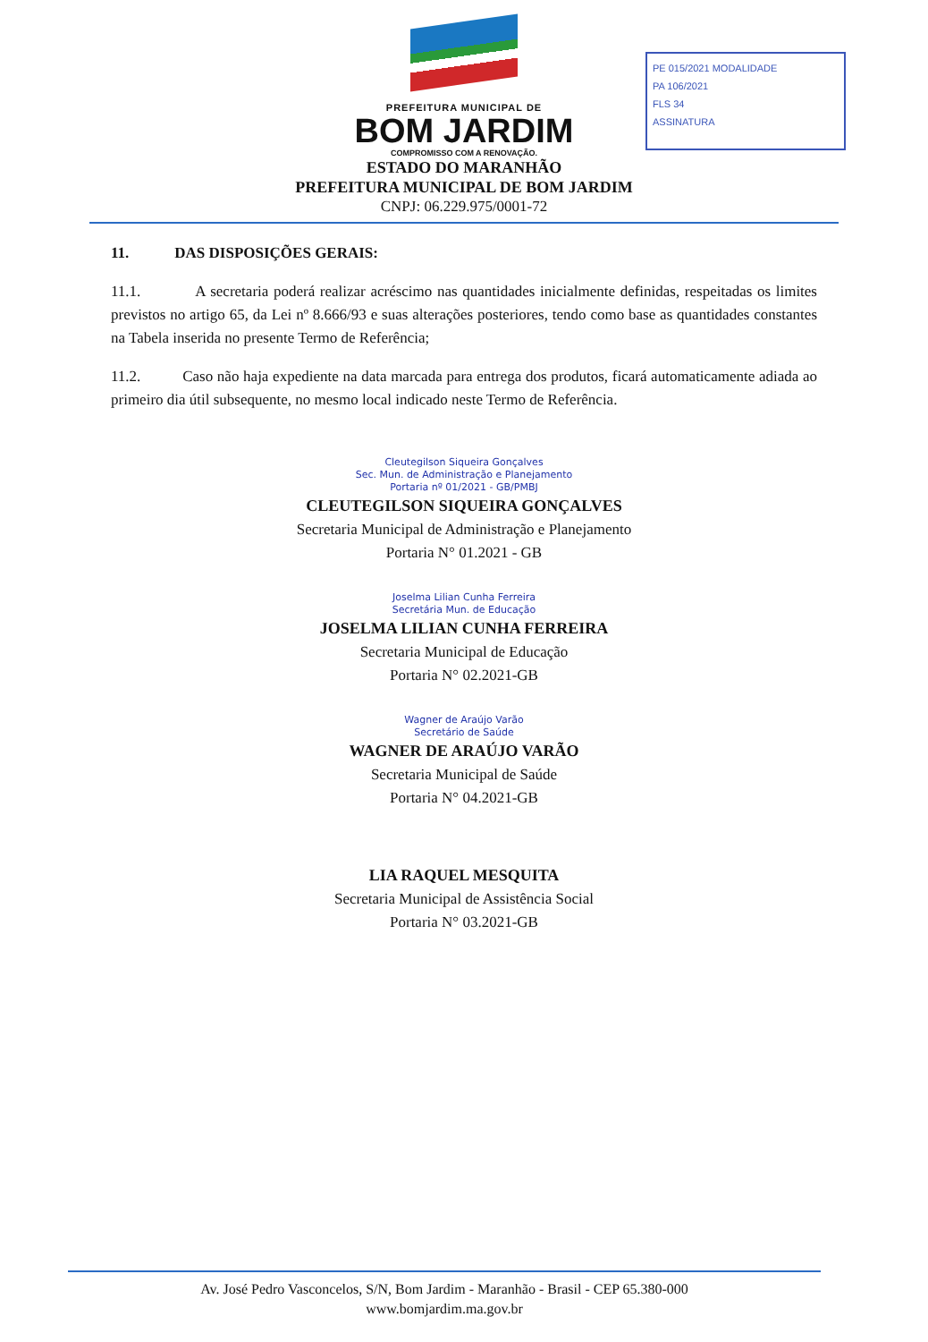PE 015/2021 MODALIDADE
PA 106/2021
FLS 34
ASSINATURA
PREFEITURA MUNICIPAL DE
BOM JARDIM
COMPROMISSO COM A RENOVAÇÃO.
ESTADO DO MARANHÃO
PREFEITURA MUNICIPAL DE BOM JARDIM
CNPJ: 06.229.975/0001-72
11. DAS DISPOSIÇÕES GERAIS:
11.1. A secretaria poderá realizar acréscimo nas quantidades inicialmente definidas, respeitadas os limites previstos no artigo 65, da Lei nº 8.666/93 e suas alterações posteriores, tendo como base as quantidades constantes na Tabela inserida no presente Termo de Referência;
11.2. Caso não haja expediente na data marcada para entrega dos produtos, ficará automaticamente adiada ao primeiro dia útil subsequente, no mesmo local indicado neste Termo de Referência.
Cleutegilson Siqueira Gonçalves
Sec. Mun. de Administração e Planejamento
Portaria nº 01/2021 - GB/PMBJ
CLEUTEGILSON SIQUEIRA GONÇALVES
Secretaria Municipal de Administração e Planejamento
Portaria N° 01.2021 - GB
Joselma Lilian Cunha Ferreira
Secretária Mun. de Educação
JOSELMA LILIAN CUNHA FERREIRA
Secretaria Municipal de Educação
Portaria N° 02.2021-GB
Wagner de Araújo Varão
Secretário de Saúde
WAGNER DE ARAÚJO VARÃO
Secretaria Municipal de Saúde
Portaria N° 04.2021-GB
LIA RAQUEL MESQUITA
Secretaria Municipal de Assistência Social
Portaria N° 03.2021-GB
Av. José Pedro Vasconcelos, S/N, Bom Jardim - Maranhão - Brasil - CEP 65.380-000
www.bomjardim.ma.gov.br